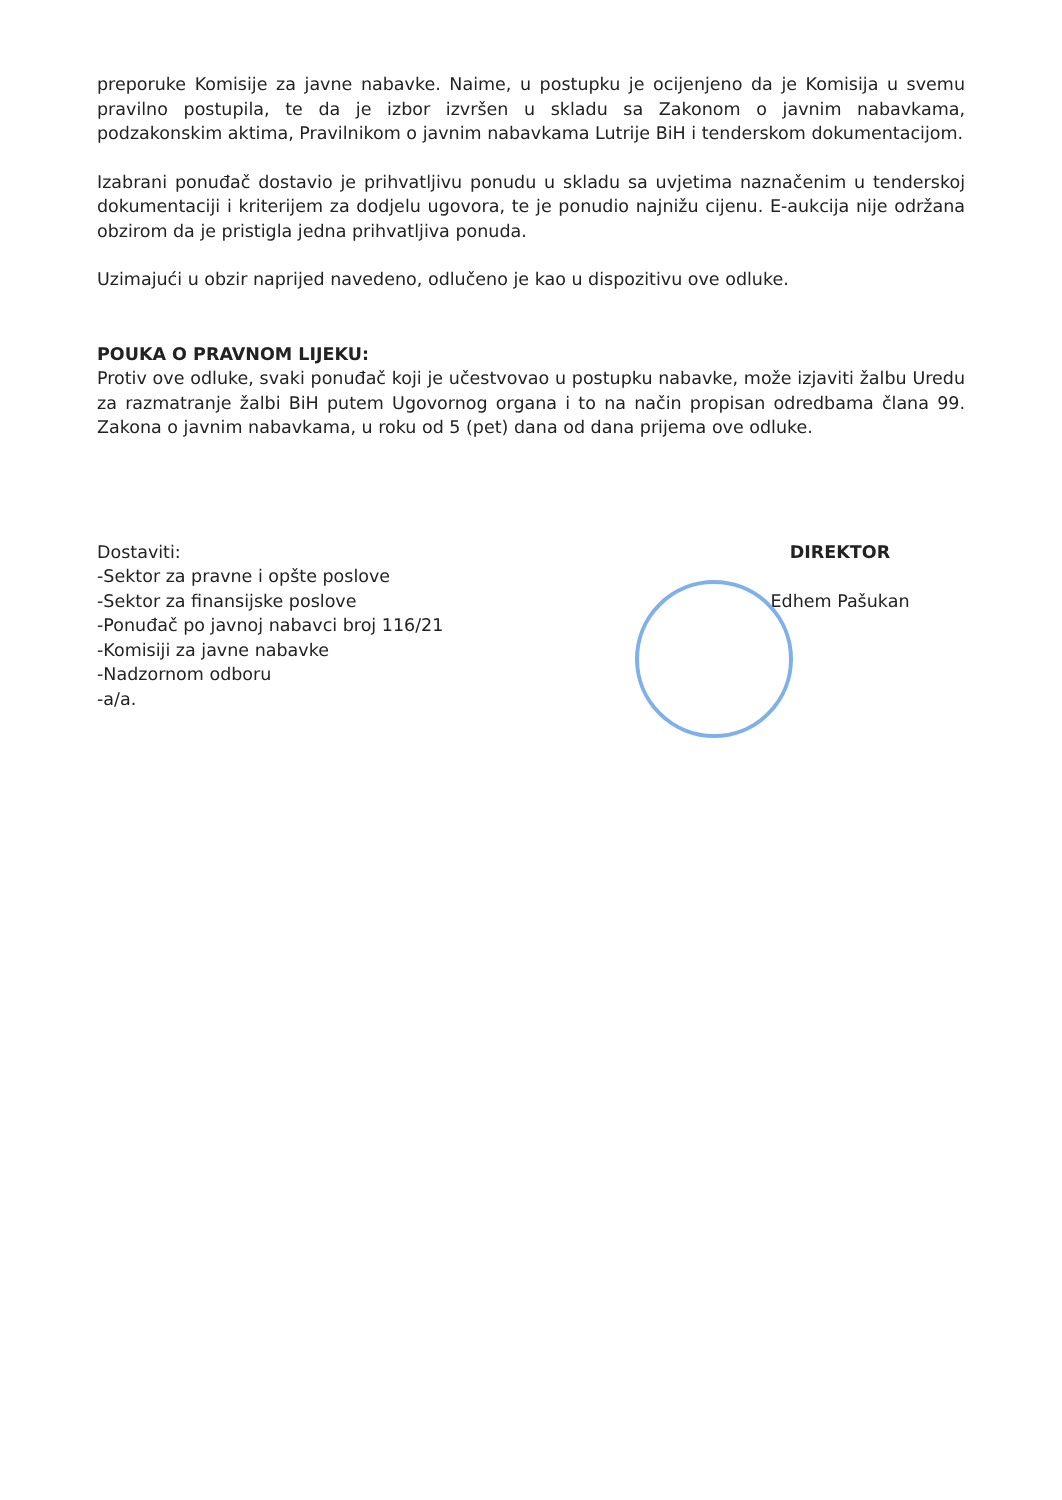preporuke Komisije za javne nabavke. Naime, u postupku je ocijenjeno da je Komisija u svemu pravilno postupila, te da je izbor izvršen u skladu sa Zakonom o javnim nabavkama, podzakonskim aktima, Pravilnikom o javnim nabavkama Lutrije BiH i tenderskom dokumentacijom.
Izabrani ponuđač dostavio je prihvatljivu ponudu u skladu sa uvjetima naznačenim u tenderskoj dokumentaciji i kriterijem za dodjelu ugovora, te je ponudio najnižu cijenu. E-aukcija nije održana obzirom da je pristigla jedna prihvatljiva ponuda.
Uzimajući u obzir naprijed navedeno, odlučeno je kao u dispozitivu ove odluke.
POUKA O PRAVNOM LIJEKU:
Protiv ove odluke, svaki ponuđač koji je učestvovao u postupku nabavke, može izjaviti žalbu Uredu za razmatranje žalbi BiH putem Ugovornog organa i to na način propisan odredbama člana 99. Zakona o javnim nabavkama, u roku od 5 (pet) dana od dana prijema ove odluke.
Dostaviti:
-Sektor za pravne i opšte poslove
-Sektor za finansijske poslove
-Ponuđač po javnoj nabavci broj 116/21
-Komisiji za javne nabavke
-Nadzornom odboru
-a/a.
DIREKTOR
Edhem Pašukan